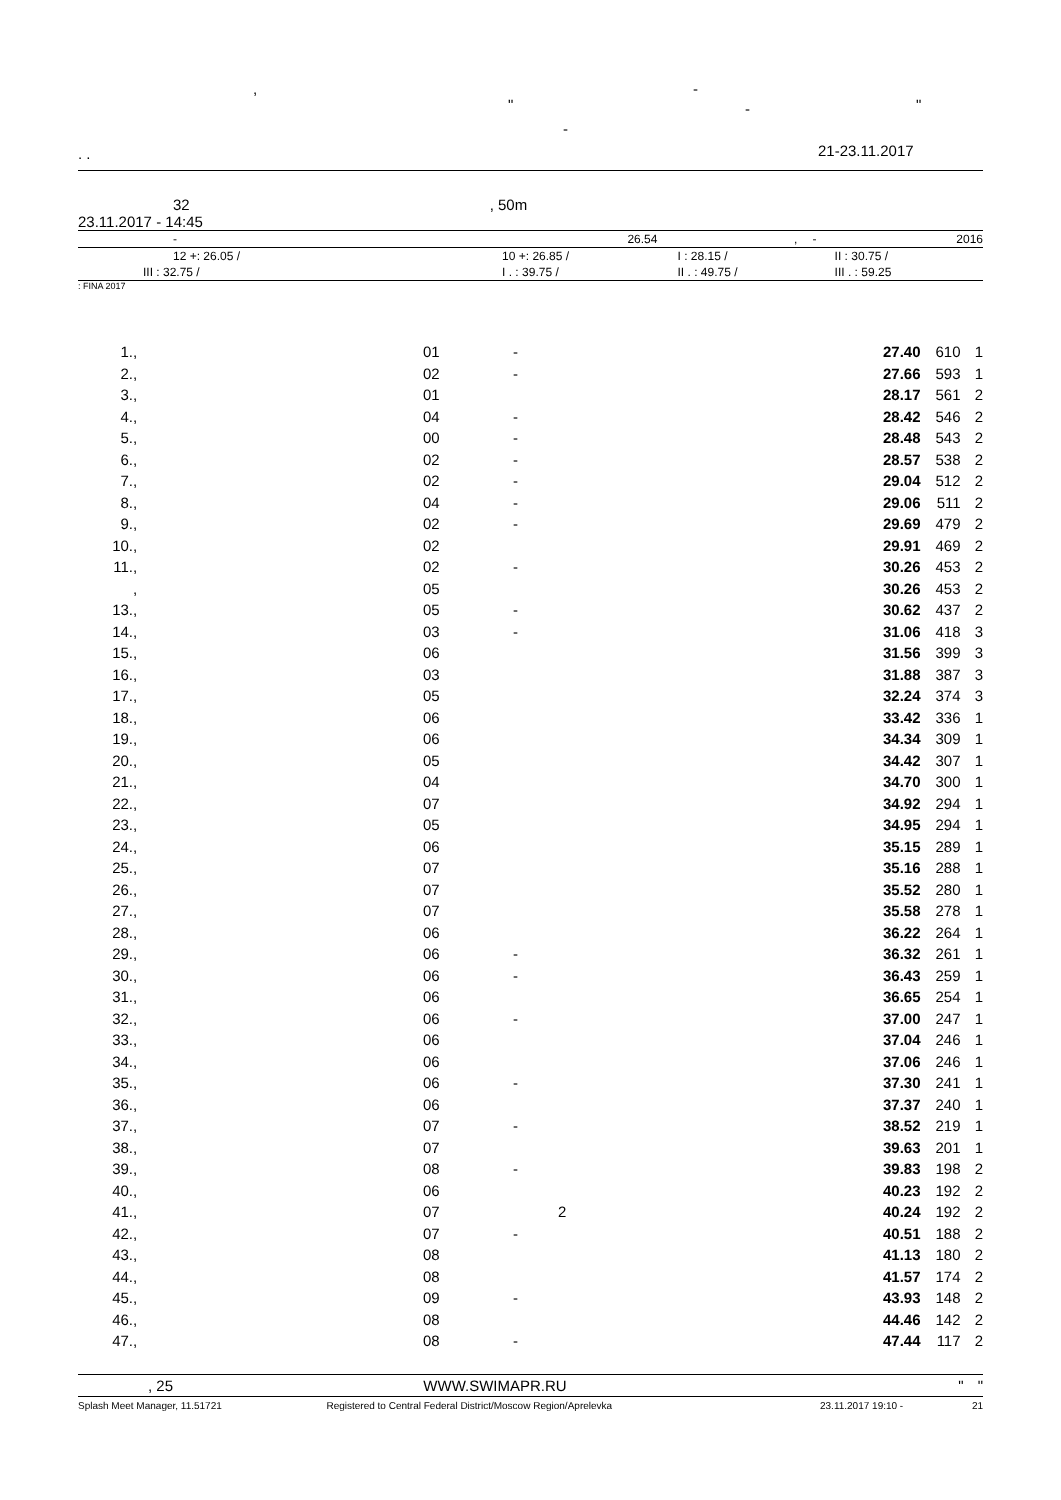, -
" - "
-
. . 21-23.11.2017
32, 50m
23.11.2017 - 14:45
| - | 26.54 | , | - | 2016 |
| 12 +: 26.05 / | 10 +: 26.85 / | I : 28.15 / | II : 30.75 / | |
| III : 32.75 / | I . : 39.75 / | II . : 49.75 / | III . : 59.25 | |
: FINA 2017
| 1. | , | 01 | - | 27.40 | 610 | 1 |
| 2. | , | 02 | - | 27.66 | 593 | 1 |
| 3. | , | 01 | | 28.17 | 561 | 2 |
| 4. | , | 04 | - | 28.42 | 546 | 2 |
| 5. | , | 00 | - | 28.48 | 543 | 2 |
| 6. | , | 02 | - | 28.57 | 538 | 2 |
| 7. | , | 02 | - | 29.04 | 512 | 2 |
| 8. | , | 04 | - | 29.06 | 511 | 2 |
| 9. | , | 02 | - | 29.69 | 479 | 2 |
| 10. | , | 02 | | 29.91 | 469 | 2 |
| 11. | , | 02 | - | 30.26 | 453 | 2 |
| | , | 05 | | 30.26 | 453 | 2 |
| 13. | , | 05 | - | 30.62 | 437 | 2 |
| 14. | , | 03 | - | 31.06 | 418 | 3 |
| 15. | , | 06 | | 31.56 | 399 | 3 |
| 16. | , | 03 | | 31.88 | 387 | 3 |
| 17. | , | 05 | | 32.24 | 374 | 3 |
| 18. | , | 06 | | 33.42 | 336 | 1 |
| 19. | , | 06 | | 34.34 | 309 | 1 |
| 20. | , | 05 | | 34.42 | 307 | 1 |
| 21. | , | 04 | | 34.70 | 300 | 1 |
| 22. | , | 07 | | 34.92 | 294 | 1 |
| 23. | , | 05 | | 34.95 | 294 | 1 |
| 24. | , | 06 | | 35.15 | 289 | 1 |
| 25. | , | 07 | | 35.16 | 288 | 1 |
| 26. | , | 07 | | 35.52 | 280 | 1 |
| 27. | , | 07 | | 35.58 | 278 | 1 |
| 28. | , | 06 | | 36.22 | 264 | 1 |
| 29. | , | 06 | - | 36.32 | 261 | 1 |
| 30. | , | 06 | - | 36.43 | 259 | 1 |
| 31. | , | 06 | | 36.65 | 254 | 1 |
| 32. | , | 06 | - | 37.00 | 247 | 1 |
| 33. | , | 06 | | 37.04 | 246 | 1 |
| 34. | , | 06 | | 37.06 | 246 | 1 |
| 35. | , | 06 | - | 37.30 | 241 | 1 |
| 36. | , | 06 | | 37.37 | 240 | 1 |
| 37. | , | 07 | - | 38.52 | 219 | 1 |
| 38. | , | 07 | | 39.63 | 201 | 1 |
| 39. | , | 08 | - | 39.83 | 198 | 2 |
| 40. | , | 06 | | 40.23 | 192 | 2 |
| 41. | , | 07 | 2 | 40.24 | 192 | 2 |
| 42. | , | 07 | - | 40.51 | 188 | 2 |
| 43. | , | 08 | | 41.13 | 180 | 2 |
| 44. | , | 08 | | 41.57 | 174 | 2 |
| 45. | , | 09 | - | 43.93 | 148 | 2 |
| 46. | , | 08 | | 44.46 | 142 | 2 |
| 47. | , | 08 | - | 47.44 | 117 | 2 |
| , 25 | WWW.SWIMAPR.RU | " | " |
| Splash Meet Manager, 11.51721 | Registered to Central Federal District/Moscow Region/Aprelevka | 23.11.2017 19:10 - | 21 |